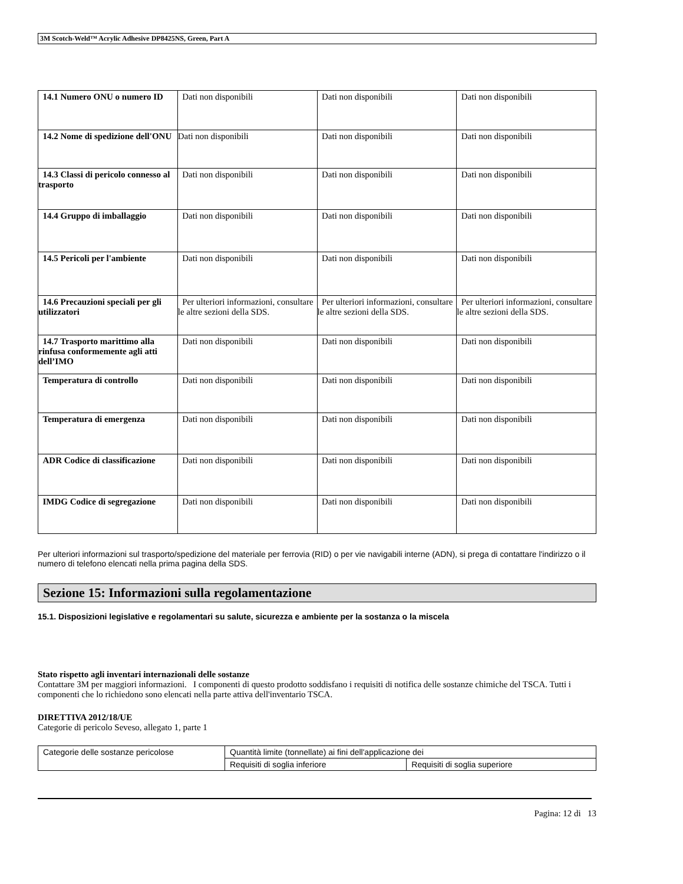3M Scotch-Weld™ Acrylic Adhesive DP8425NS, Green, Part A
| 14.1 Numero ONU o numero ID | Dati non disponibili | Dati non disponibili | Dati non disponibili |
| 14.2 Nome di spedizione dell'ONU | Dati non disponibili | Dati non disponibili | Dati non disponibili |
| 14.3 Classi di pericolo connesso al trasporto | Dati non disponibili | Dati non disponibili | Dati non disponibili |
| 14.4 Gruppo di imballaggio | Dati non disponibili | Dati non disponibili | Dati non disponibili |
| 14.5 Pericoli per l'ambiente | Dati non disponibili | Dati non disponibili | Dati non disponibili |
| 14.6 Precauzioni speciali per gli utilizzatori | Per ulteriori informazioni, consultare le altre sezioni della SDS. | Per ulteriori informazioni, consultare le altre sezioni della SDS. | Per ulteriori informazioni, consultare le altre sezioni della SDS. |
| 14.7 Trasporto marittimo alla rinfusa conformemente agli atti dell’IMO | Dati non disponibili | Dati non disponibili | Dati non disponibili |
| Temperatura di controllo | Dati non disponibili | Dati non disponibili | Dati non disponibili |
| Temperatura di emergenza | Dati non disponibili | Dati non disponibili | Dati non disponibili |
| ADR Codice di classificazione | Dati non disponibili | Dati non disponibili | Dati non disponibili |
| IMDG Codice di segregazione | Dati non disponibili | Dati non disponibili | Dati non disponibili |
Per ulteriori informazioni sul trasporto/spedizione del materiale per ferrovia (RID) o per vie navigabili interne (ADN), si prega di contattare l'indirizzo o il numero di telefono elencati nella prima pagina della SDS.
Sezione 15: Informazioni sulla regolamentazione
15.1. Disposizioni legislative e regolamentari su salute, sicurezza e ambiente per la sostanza o la miscela
Stato rispetto agli inventari internazionali delle sostanze
Contattare 3M per maggiori informazioni. I componenti di questo prodotto soddisfano i requisiti di notifica delle sostanze chimiche del TSCA. Tutti i componenti che lo richiedono sono elencati nella parte attiva dell'inventario TSCA.
DIRETTIVA 2012/18/UE
Categorie di pericolo Seveso, allegato 1, parte 1
| Categorie delle sostanze pericolose | Quantità limite (tonnellate) ai fini dell'applicazione dei | |
| | Requisiti di soglia inferiore | Requisiti di soglia superiore |
Pagina: 12 di 13